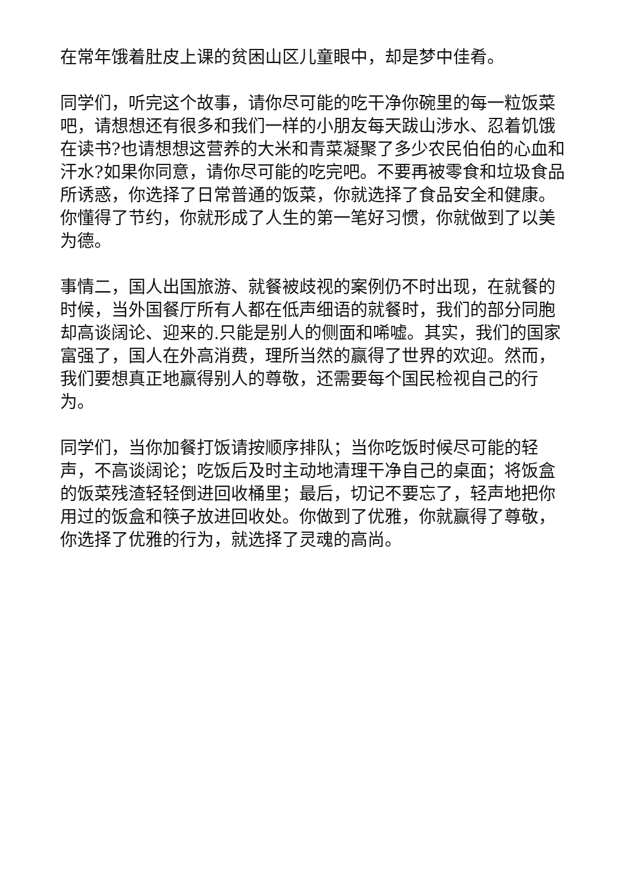在常年饿着肚皮上课的贫困山区儿童眼中，却是梦中佳肴。
同学们，听完这个故事，请你尽可能的吃干净你碗里的每一粒饭菜吧，请想想还有很多和我们一样的小朋友每天跋山涉水、忍着饥饿在读书?也请想想这营养的大米和青菜凝聚了多少农民伯伯的心血和汗水?如果你同意，请你尽可能的吃完吧。不要再被零食和垃圾食品所诱惑，你选择了日常普通的饭菜，你就选择了食品安全和健康。你懂得了节约，你就形成了人生的第一笔好习惯，你就做到了以美为德。
事情二，国人出国旅游、就餐被歧视的案例仍不时出现，在就餐的时候，当外国餐厅所有人都在低声细语的就餐时，我们的部分同胞却高谈阔论、迎来的.只能是别人的侧面和唏嘘。其实，我们的国家富强了，国人在外高消费，理所当然的赢得了世界的欢迎。然而，我们要想真正地赢得别人的尊敬，还需要每个国民检视自己的行为。
同学们，当你加餐打饭请按顺序排队；当你吃饭时候尽可能的轻声，不高谈阔论；吃饭后及时主动地清理干净自己的桌面；将饭盒的饭菜残渣轻轻倒进回收桶里；最后，切记不要忘了，轻声地把你用过的饭盒和筷子放进回收处。你做到了优雅，你就赢得了尊敬，你选择了优雅的行为，就选择了灵魂的高尚。